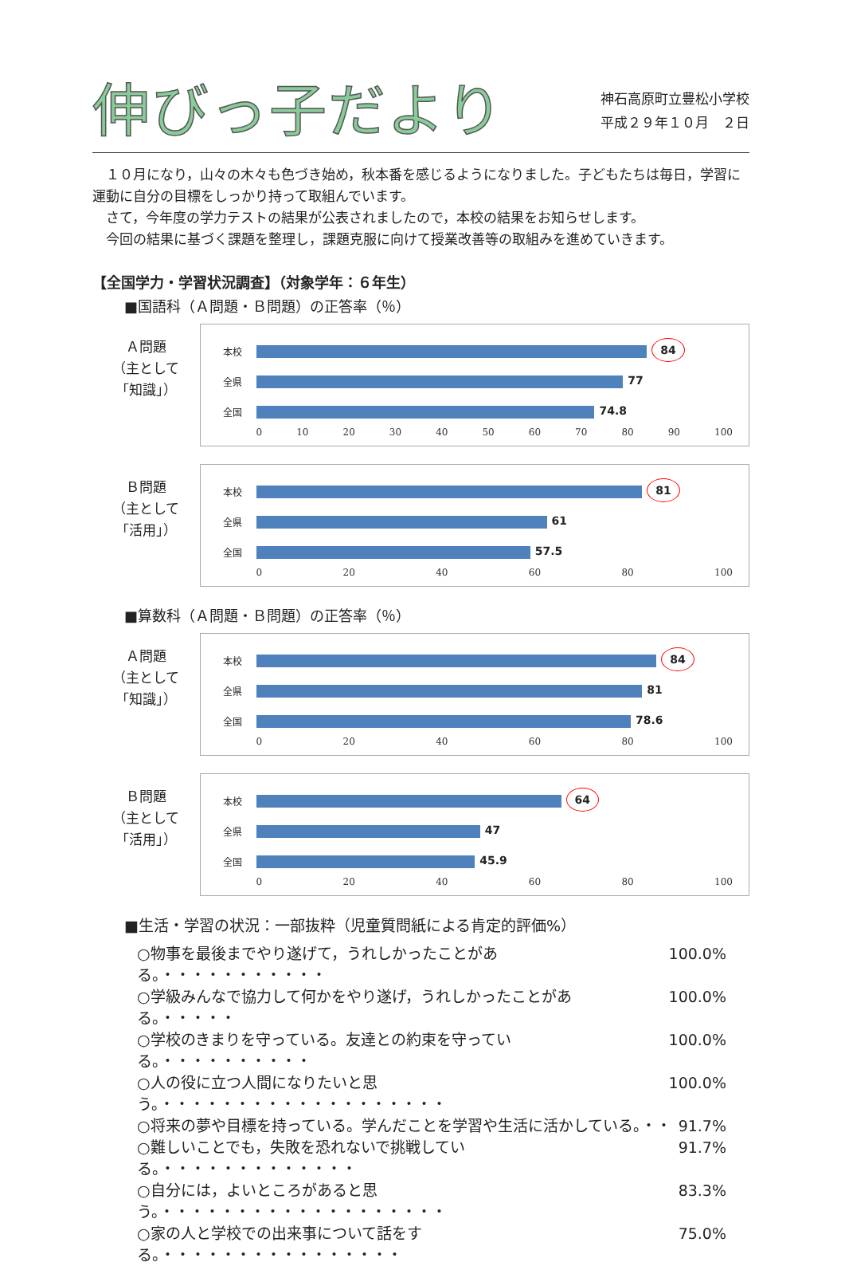伸びっ子だより
神石高原町立豊松小学校
平成２９年１０月　２日
　１０月になり，山々の木々も色づき始め，秋本番を感じるようになりました。子どもたちは毎日，学習に運動に自分の目標をしっかり持って取組んでいます。
　さて，今年度の学力テストの結果が公表されましたので，本校の結果をお知らせします。
　今回の結果に基づく課題を整理し，課題克服に向けて授業改善等の取組みを進めていきます。
【全国学力・学習状況調査】（対象学年：６年生）
■国語科（Ａ問題・Ｂ問題）の正答率（％）
Ａ問題
（主として
「知識」）
本校
84
全県
77
全国
74.8
0 10 20 30 40 50 60 70 80 90 100
Ｂ問題
（主として
「活用」）
本校
81
全県
61
全国
57.5
0 20 40 60 80 100
■算数科（Ａ問題・Ｂ問題）の正答率（％）
Ａ問題
（主として
「知識」）
本校
84
全県
81
全国
78.6
0 20 40 60 80 100
Ｂ問題
（主として
「活用」）
本校
64
全県
47
全国
45.9
0 20 40 60 80 100
■生活・学習の状況：一部抜粋（児童質問紙による肯定的評価%）
○物事を最後までやり遂げて，うれしかったことがある。・・・・・・・・・・・ 100.0%
○学級みんなで協力して何かをやり遂げ，うれしかったことがある。・・・・・ 100.0%
○学校のきまりを守っている。友達との約束を守っている。・・・・・・・・・・ 100.0%
○人の役に立つ人間になりたいと思う。・・・・・・・・・・・・・・・・・・・ 100.0%
○将来の夢や目標を持っている。学んだことを学習や生活に活かしている。・・ 91.7%
○難しいことでも，失敗を恐れないで挑戦している。・・・・・・・・・・・・・ 91.7%
○自分には，よいところがあると思う。・・・・・・・・・・・・・・・・・・・ 83.3%
○家の人と学校での出来事について話をする。・・・・・・・・・・・・・・・・ 75.0%